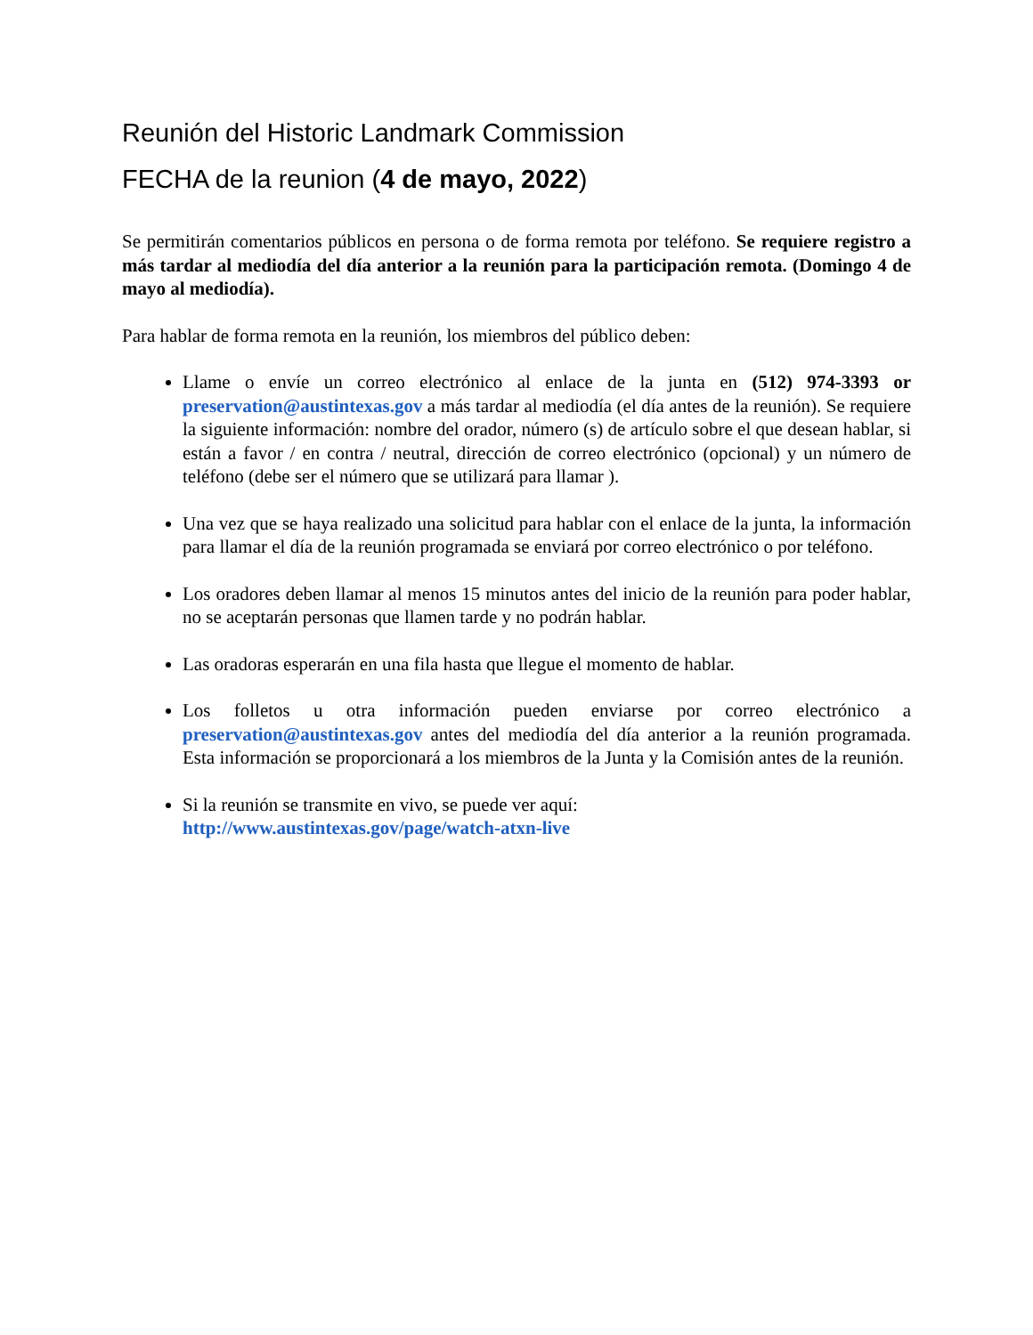Reunión del Historic Landmark Commission
FECHA de la reunion (4 de mayo, 2022)
Se permitirán comentarios públicos en persona o de forma remota por teléfono. Se requiere registro a más tardar al mediodía del día anterior a la reunión para la participación remota. (Domingo 4 de mayo al mediodía).
Para hablar de forma remota en la reunión, los miembros del público deben:
Llame o envíe un correo electrónico al enlace de la junta en (512) 974-3393 or preservation@austintexas.gov a más tardar al mediodía (el día antes de la reunión). Se requiere la siguiente información: nombre del orador, número (s) de artículo sobre el que desean hablar, si están a favor / en contra / neutral, dirección de correo electrónico (opcional) y un número de teléfono (debe ser el número que se utilizará para llamar ).
Una vez que se haya realizado una solicitud para hablar con el enlace de la junta, la información para llamar el día de la reunión programada se enviará por correo electrónico o por teléfono.
Los oradores deben llamar al menos 15 minutos antes del inicio de la reunión para poder hablar, no se aceptarán personas que llamen tarde y no podrán hablar.
Las oradoras esperarán en una fila hasta que llegue el momento de hablar.
Los folletos u otra información pueden enviarse por correo electrónico a preservation@austintexas.gov antes del mediodía del día anterior a la reunión programada. Esta información se proporcionará a los miembros de la Junta y la Comisión antes de la reunión.
Si la reunión se transmite en vivo, se puede ver aquí:
http://www.austintexas.gov/page/watch-atxn-live